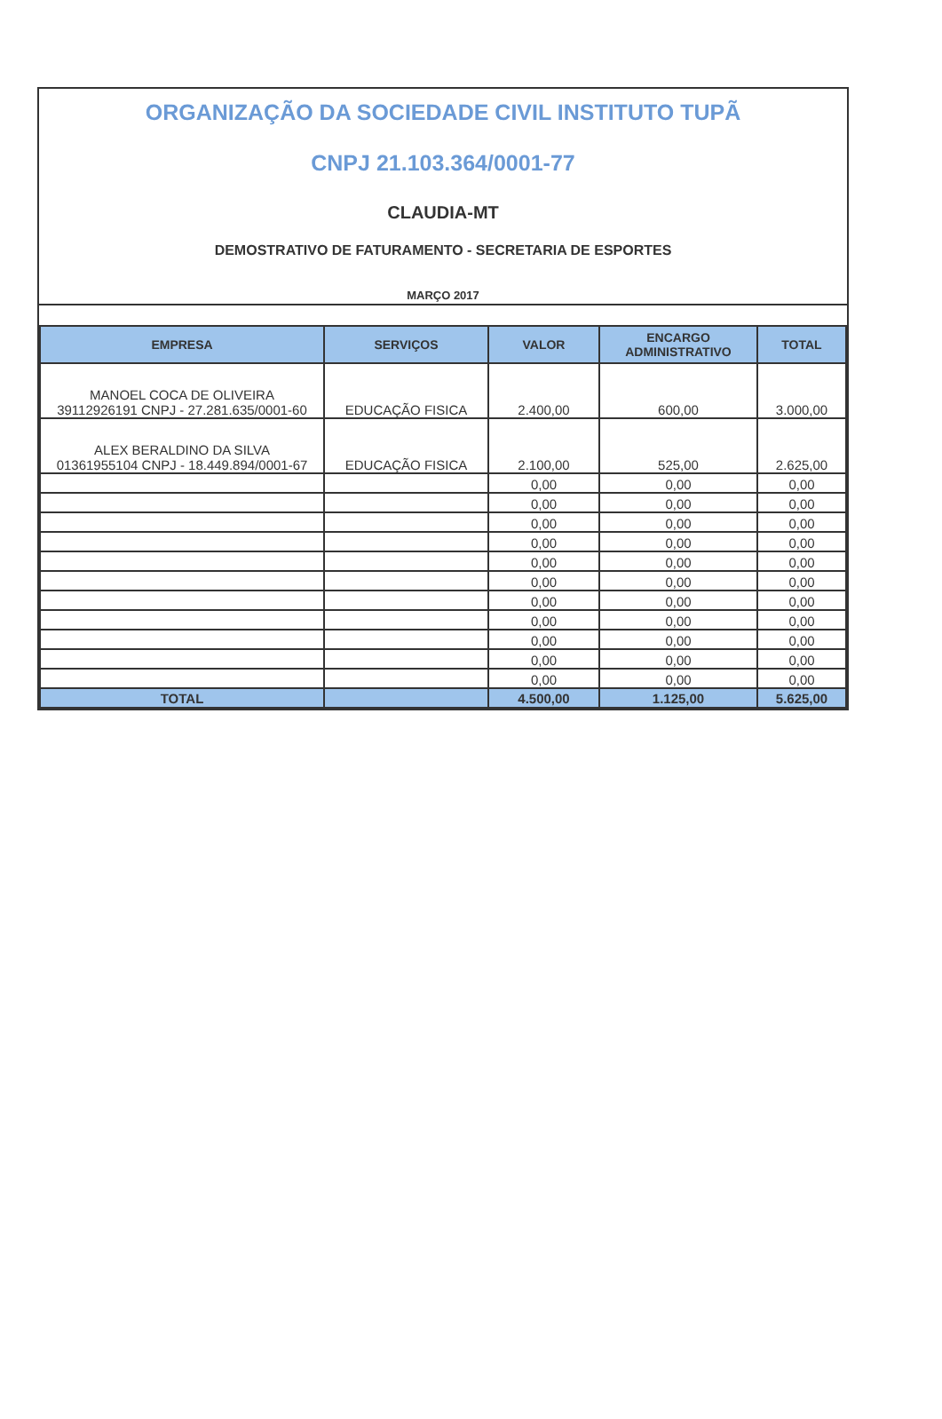ORGANIZAÇÃO DA SOCIEDADE CIVIL INSTITUTO TUPÃ
CNPJ 21.103.364/0001-77
CLAUDIA-MT
DEMOSTRATIVO DE FATURAMENTO - SECRETARIA DE ESPORTES
MARÇO 2017
| EMPRESA | SERVIÇOS | VALOR | ENCARGO ADMINISTRATIVO | TOTAL |
| --- | --- | --- | --- | --- |
| MANOEL COCA DE OLIVEIRA 39112926191 CNPJ - 27.281.635/0001-60 | EDUCAÇÃO FISICA | 2.400,00 | 600,00 | 3.000,00 |
| ALEX BERALDINO DA SILVA 01361955104 CNPJ - 18.449.894/0001-67 | EDUCAÇÃO FISICA | 2.100,00 | 525,00 | 2.625,00 |
| | | 0,00 | 0,00 | 0,00 |
| | | 0,00 | 0,00 | 0,00 |
| | | 0,00 | 0,00 | 0,00 |
| | | 0,00 | 0,00 | 0,00 |
| | | 0,00 | 0,00 | 0,00 |
| | | 0,00 | 0,00 | 0,00 |
| | | 0,00 | 0,00 | 0,00 |
| | | 0,00 | 0,00 | 0,00 |
| | | 0,00 | 0,00 | 0,00 |
| | | 0,00 | 0,00 | 0,00 |
| | | 0,00 | 0,00 | 0,00 |
| TOTAL | | 4.500,00 | 1.125,00 | 5.625,00 |